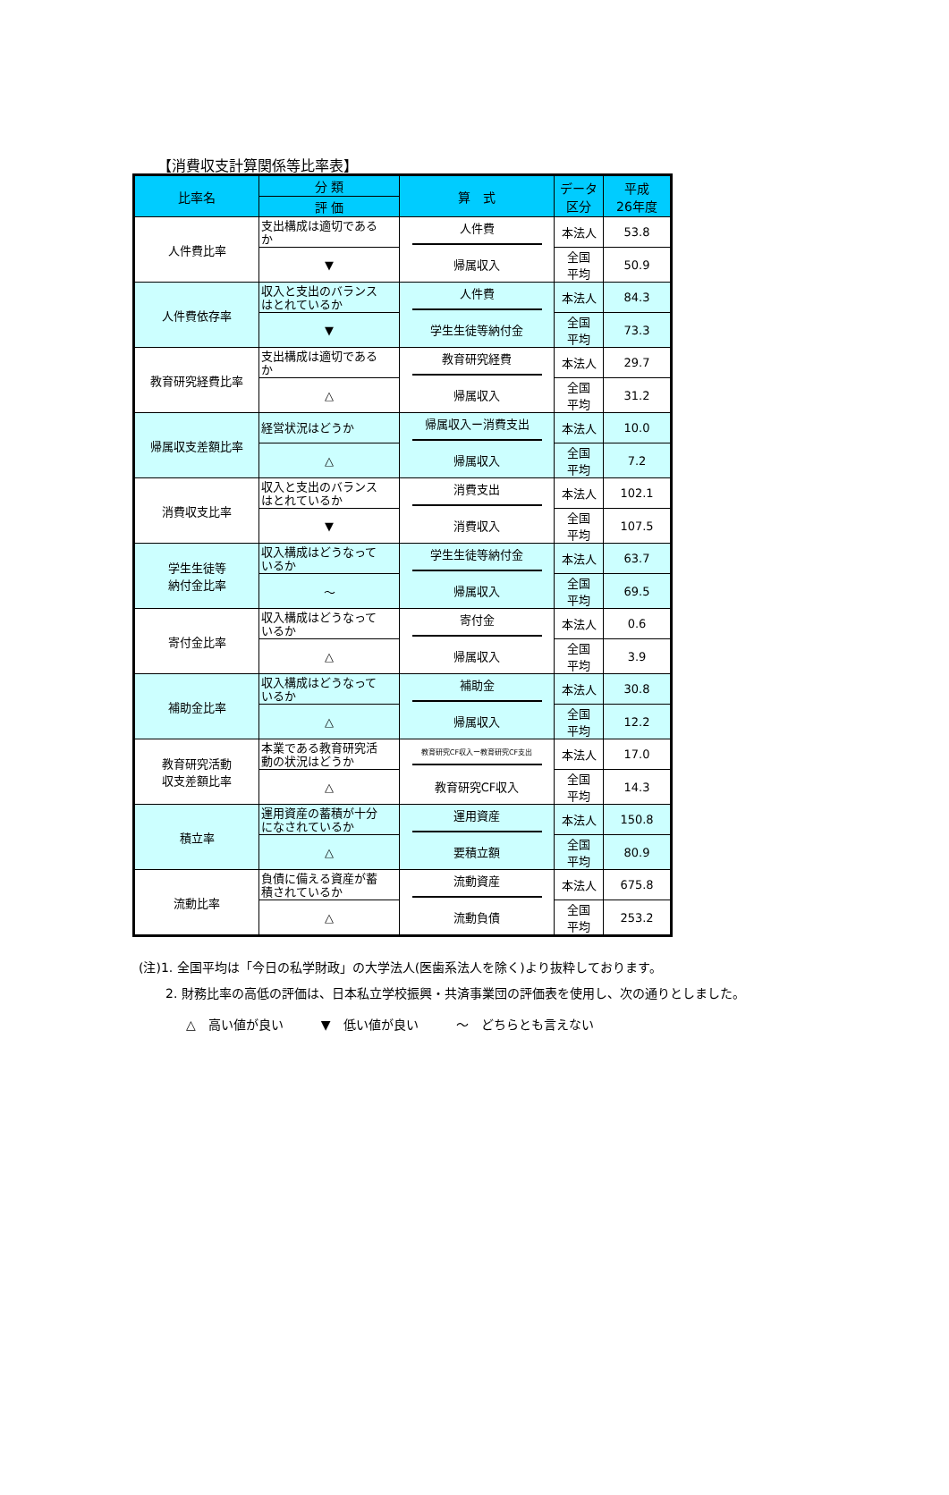【消費収支計算関係等比率表】
| 比率名 | 分 類 | 算 式 | データ 区分 | 平成 26年度 |
| --- | --- | --- | --- | --- |
| | 評 価 | | | |
| 人件費比率 | 支出構成は適切である か | 人件費 | 本法人 | 53.8 |
| | ▼ | 帰属収入 | 全国 平均 | 50.9 |
| 人件費依存率 | 収入と支出のバランス はとれているか | 人件費 | 本法人 | 84.3 |
| | ▼ | 学生生徒等納付金 | 全国 平均 | 73.3 |
| 教育研究経費比率 | 支出構成は適切である か | 教育研究経費 | 本法人 | 29.7 |
| | △ | 帰属収入 | 全国 平均 | 31.2 |
| 帰属収支差額比率 | 経営状況はどうか | 帰属収入ー消費支出 | 本法人 | 10.0 |
| | △ | 帰属収入 | 全国 平均 | 7.2 |
| 消費収支比率 | 収入と支出のバランス はとれているか | 消費支出 | 本法人 | 102.1 |
| | ▼ | 消費収入 | 全国 平均 | 107.5 |
| 学生生徒等 納付金比率 | 収入構成はどうなって いるか | 学生生徒等納付金 | 本法人 | 63.7 |
| | ～ | 帰属収入 | 全国 平均 | 69.5 |
| 寄付金比率 | 収入構成はどうなって いるか | 寄付金 | 本法人 | 0.6 |
| | △ | 帰属収入 | 全国 平均 | 3.9 |
| 補助金比率 | 収入構成はどうなって いるか | 補助金 | 本法人 | 30.8 |
| | △ | 帰属収入 | 全国 平均 | 12.2 |
| 教育研究活動 収支差額比率 | 本業である教育研究活 動の状況はどうか | 教育研究CF収入ー教育研究CF支出 | 本法人 | 17.0 |
| | △ | 教育研究CF収入 | 全国 平均 | 14.3 |
| 積立率 | 運用資産の蓄積が十分 になされているか | 運用資産 | 本法人 | 150.8 |
| | △ | 要積立額 | 全国 平均 | 80.9 |
| 流動比率 | 負債に備える資産が蓄 積されているか | 流動資産 | 本法人 | 675.8 |
| | △ | 流動負債 | 全国 平均 | 253.2 |
(注)1. 全国平均は「今日の私学財政」の大学法人(医歯系法人を除く)より抜粋しております。
2. 財務比率の高低の評価は、日本私立学校振興・共済事業団の評価表を使用し、次の通りとしました。
△　高い値が良い　　　▼　低い値が良い　　　～　どちらとも言えない